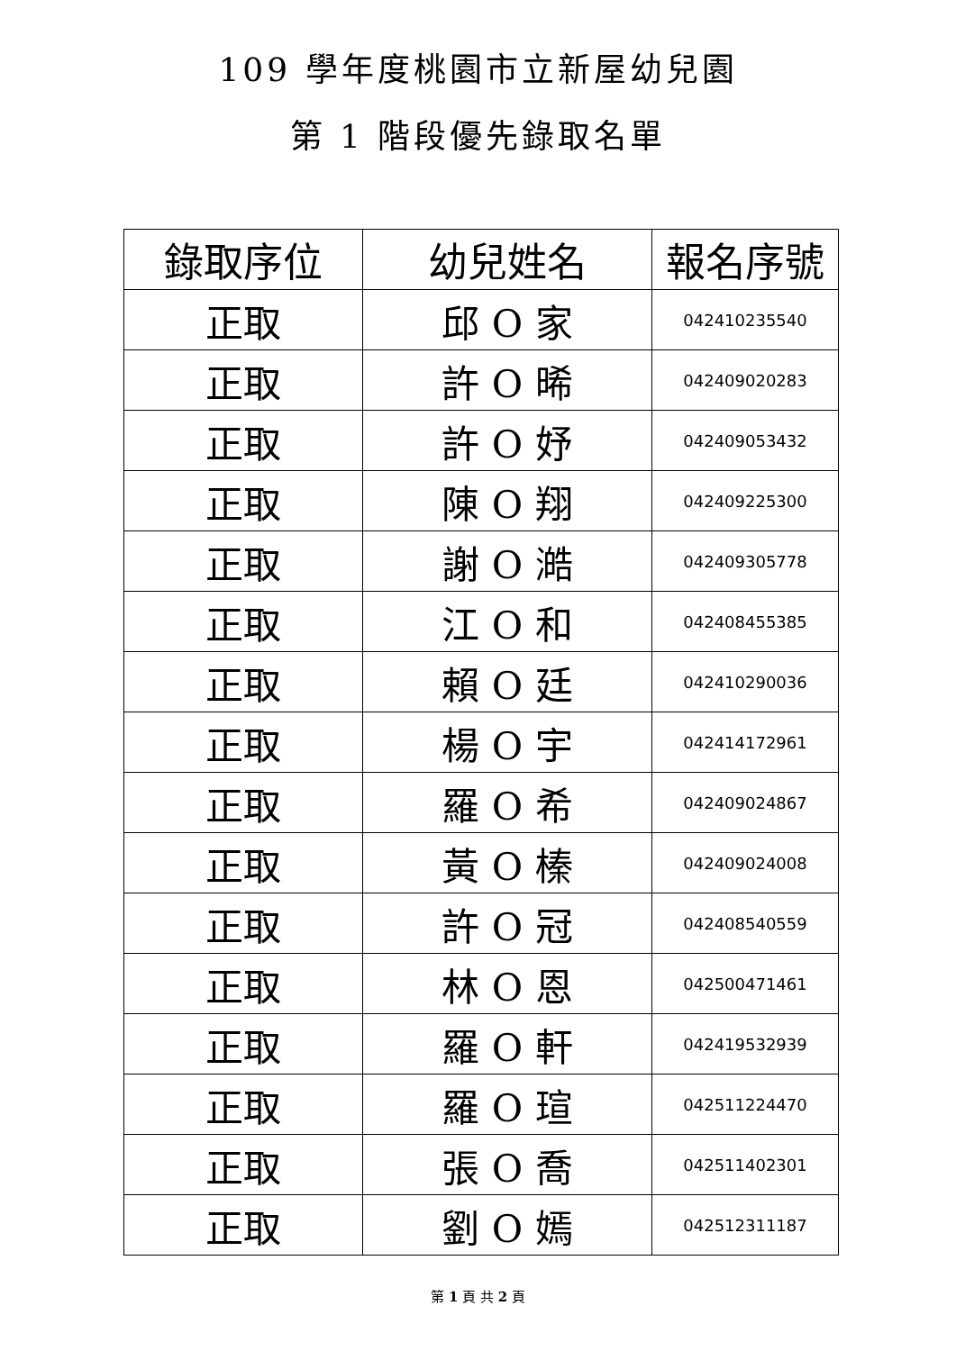109 學年度桃園市立新屋幼兒園
第 1 階段優先錄取名單
| 錄取序位 | 幼兒姓名 | 報名序號 |
| --- | --- | --- |
| 正取 | 邱 O 家 | 042410235540 |
| 正取 | 許 O 晞 | 042409020283 |
| 正取 | 許 O 妤 | 042409053432 |
| 正取 | 陳 O 翔 | 042409225300 |
| 正取 | 謝 O 澔 | 042409305778 |
| 正取 | 江 O 和 | 042408455385 |
| 正取 | 賴 O 廷 | 042410290036 |
| 正取 | 楊 O 宇 | 042414172961 |
| 正取 | 羅 O 希 | 042409024867 |
| 正取 | 黃 O 榛 | 042409024008 |
| 正取 | 許 O 冠 | 042408540559 |
| 正取 | 林 O 恩 | 042500471461 |
| 正取 | 羅 O 軒 | 042419532939 |
| 正取 | 羅 O 瑄 | 042511224470 |
| 正取 | 張 O 喬 | 042511402301 |
| 正取 | 劉 O 嫣 | 042512311187 |
第 1 頁 共 2 頁